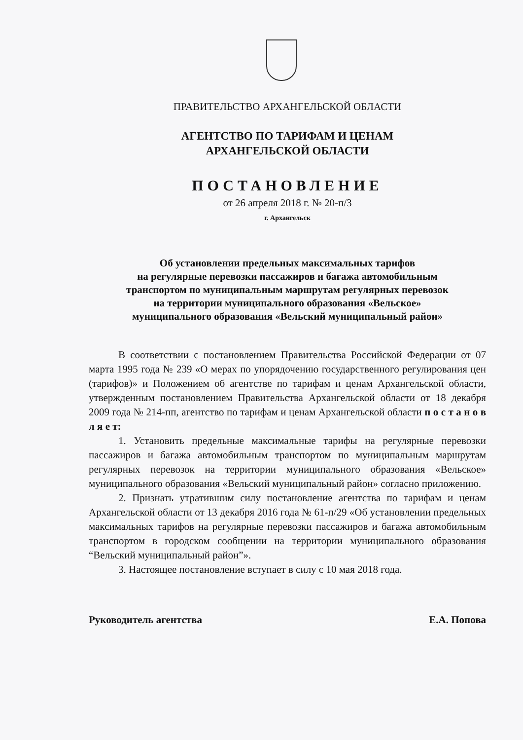ПРАВИТЕЛЬСТВО АРХАНГЕЛЬСКОЙ ОБЛАСТИ
АГЕНТСТВО ПО ТАРИФАМ И ЦЕНАМ
АРХАНГЕЛЬСКОЙ ОБЛАСТИ
ПОСТАНОВЛЕНИЕ
от 26 апреля 2018 г. № 20-п/3
г. Архангельск
Об установлении предельных максимальных тарифов
на регулярные перевозки пассажиров и багажа автомобильным
транспортом по муниципальным маршрутам регулярных перевозок
на территории муниципального образования «Вельское»
муниципального образования «Вельский муниципальный район»
В соответствии с постановлением Правительства Российской Федерации от 07 марта 1995 года № 239 «О мерах по упорядочению государственного регулирования цен (тарифов)» и Положением об агентстве по тарифам и ценам Архангельской области, утвержденным постановлением Правительства Архангельской области от 18 декабря 2009 года № 214-пп, агентство по тарифам и ценам Архангельской области п о с т а н о в л я е т:
1. Установить предельные максимальные тарифы на регулярные перевозки пассажиров и багажа автомобильным транспортом по муниципальным маршрутам регулярных перевозок на территории муниципального образования «Вельское» муниципального образования «Вельский муниципальный район» согласно приложению.
2. Признать утратившим силу постановление агентства по тарифам и ценам Архангельской области от 13 декабря 2016 года № 61-п/29 «Об установлении предельных максимальных тарифов на регулярные перевозки пассажиров и багажа автомобильным транспортом в городском сообщении на территории муниципального образования “Вельский муниципальный район”».
3. Настоящее постановление вступает в силу с 10 мая 2018 года.
Руководитель агентства Е.А. Попова